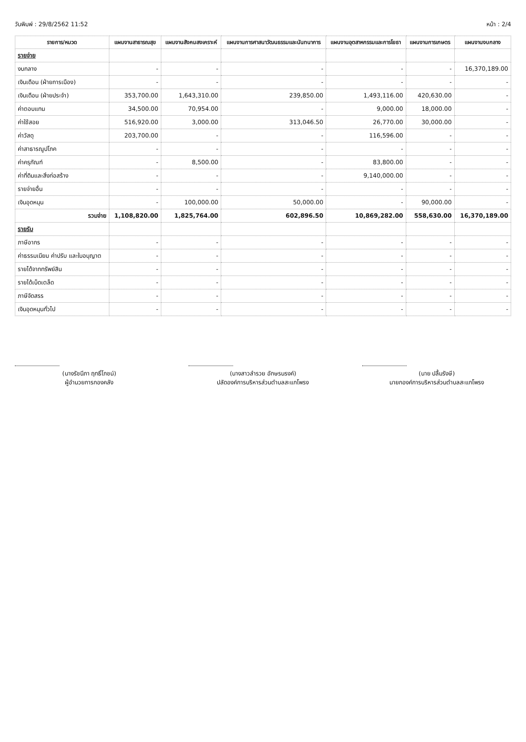วันพิมพ์ : 29/8/2562 11:52 หน้า : 2/4
| รายการ/หมวด | แผนงานสาธารณสุข | แผนงานสังคมสงเคราะห์ | แผนงานการศาสนาวัฒนธรรมและนันทนาการ | แผนงานอุตสาหกรรมและการโยธา | แผนงานการเกษตร | แผนงานงบกลาง |
| --- | --- | --- | --- | --- | --- | --- |
| รายจ่าย | | | | | | |
| งบกลาง | - | - | - | - | - | 16,370,189.00 |
| เงินเดือน (ฝ่ายการเมือง) | - | - | - | - | - | - |
| เงินเดือน (ฝ่ายประจำ) | 353,700.00 | 1,643,310.00 | 239,850.00 | 1,493,116.00 | 420,630.00 | - |
| ค่าตอบแทน | 34,500.00 | 70,954.00 | - | 9,000.00 | 18,000.00 | - |
| ค่าใช้สอย | 516,920.00 | 3,000.00 | 313,046.50 | 26,770.00 | 30,000.00 | - |
| ค่าวัสดุ | 203,700.00 | - | - | 116,596.00 | - | - |
| ค่าสาธารณูปโภค | - | - | - | - | - | - |
| ค่าครุภัณฑ์ | - | 8,500.00 | - | 83,800.00 | - | - |
| ค่าที่ดินและสิ่งก่อสร้าง | - | - | - | 9,140,000.00 | - | - |
| รายจ่ายอื่น | - | - | - | - | - | - |
| เงินอุดหนุน | - | 100,000.00 | 50,000.00 | - | 90,000.00 | - |
| รวมจ่าย | 1,108,820.00 | 1,825,764.00 | 602,896.50 | 10,869,282.00 | 558,630.00 | 16,370,189.00 |
| รายรับ | | | | | | |
| ภาษีอากร | - | - | - | - | - | - |
| ค่าธรรมเนียม ค่าปรับ และใบอนุญาต | - | - | - | - | - | - |
| รายได้จากทรัพย์สิน | - | - | - | - | - | - |
| รายได้เบ็ดเตล็ด | - | - | - | - | - | - |
| ภาษีจัดสรร | - | - | - | - | - | - |
| เงินอุดหนุนทั่วไป | - | - | - | - | - | - |
(นางรัชนีภา ฤทธิ์โภชน์)
ผู้อำนวยการกองคลัง
(นางสาวลำรวย อักษรนรงค์)
ปลัดองค์การบริหารส่วนตำบลสะแกโพรง
(นาย ปลื้มรังษี)
นายกองค์การบริหารส่วนตำบลสะแกโพรง